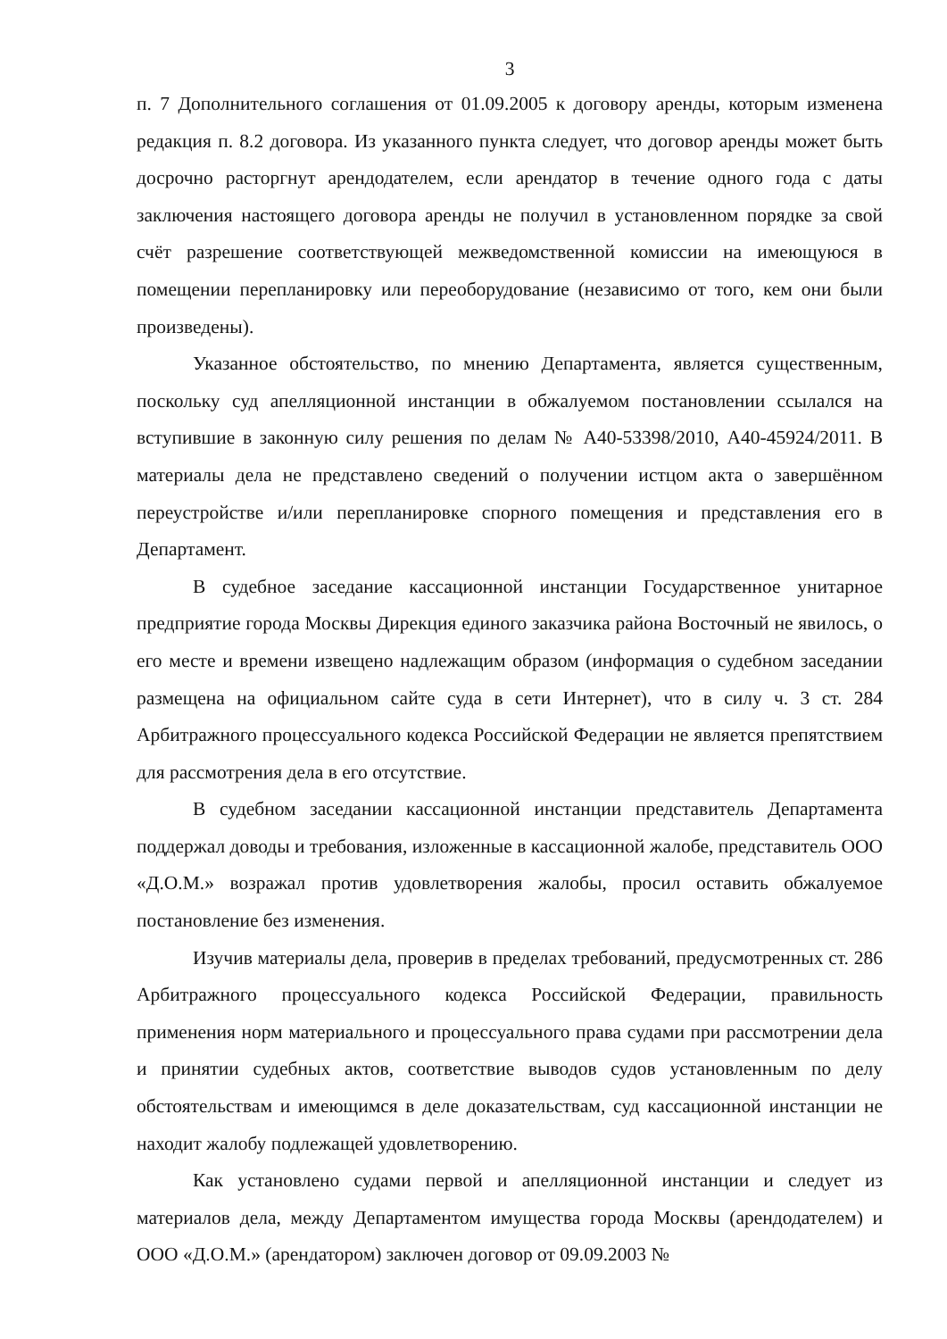3
п. 7 Дополнительного соглашения от 01.09.2005 к договору аренды, которым изменена редакция п. 8.2 договора. Из указанного пункта следует, что договор аренды может быть досрочно расторгнут арендодателем, если арендатор в течение одного года с даты заключения настоящего договора аренды не получил в установленном порядке за свой счёт разрешение соответствующей межведомственной комиссии на имеющуюся в помещении перепланировку или переоборудование (независимо от того, кем они были произведены).
Указанное обстоятельство, по мнению Департамента, является существенным, поскольку суд апелляционной инстанции в обжалуемом постановлении ссылался на вступившие в законную силу решения по делам № А40-53398/2010, А40-45924/2011. В материалы дела не представлено сведений о получении истцом акта о завершённом переустройстве и/или перепланировке спорного помещения и представления его в Департамент.
В судебное заседание кассационной инстанции Государственное унитарное предприятие города Москвы Дирекция единого заказчика района Восточный не явилось, о его месте и времени извещено надлежащим образом (информация о судебном заседании размещена на официальном сайте суда в сети Интернет), что в силу ч. 3 ст. 284 Арбитражного процессуального кодекса Российской Федерации не является препятствием для рассмотрения дела в его отсутствие.
В судебном заседании кассационной инстанции представитель Департамента поддержал доводы и требования, изложенные в кассационной жалобе, представитель ООО «Д.О.М.» возражал против удовлетворения жалобы, просил оставить обжалуемое постановление без изменения.
Изучив материалы дела, проверив в пределах требований, предусмотренных ст. 286 Арбитражного процессуального кодекса Российской Федерации, правильность применения норм материального и процессуального права судами при рассмотрении дела и принятии судебных актов, соответствие выводов судов установленным по делу обстоятельствам и имеющимся в деле доказательствам, суд кассационной инстанции не находит жалобу подлежащей удовлетворению.
Как установлено судами первой и апелляционной инстанции и следует из материалов дела, между Департаментом имущества города Москвы (арендодателем) и ООО «Д.О.М.» (арендатором) заключен договор от 09.09.2003 №